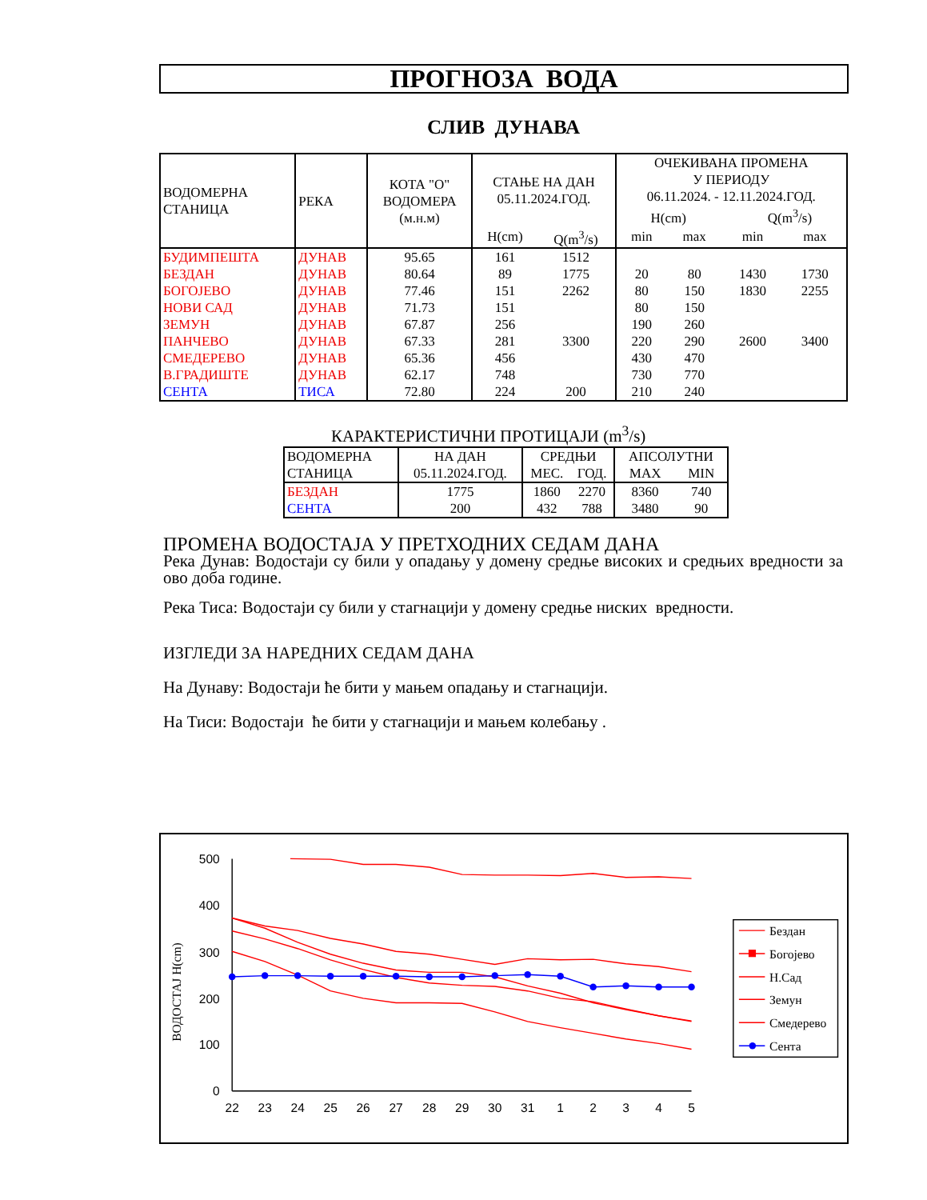ПРОГНОЗА ВОДА
СЛИВ ДУНАВА
| ВОДОМЕРНА СТАНИЦА | РЕКА | КОТА "О" ВОДОМЕРА (м.н.м) | СТАЊЕ НА ДАН 05.11.2024.ГОД. | | ОЧЕКИВАНА ПРОМЕНА У ПЕРИОДУ 06.11.2024. - 12.11.2024.ГОД. H(cm) Q(m<sup>3</sup>/s) | | | |
| --- | --- | --- | --- | --- | --- | --- | --- | --- |
| | | | H(cm) | Q(m<sup>3</sup>/s) | min | max | min | max |
| БУДИМПЕШТА | ДУНАВ | 95.65 | 161 | 1512 | | | | |
| БЕЗДАН | ДУНАВ | 80.64 | 89 | 1775 | 20 | 80 | 1430 | 1730 |
| БОГОЈЕВО | ДУНАВ | 77.46 | 151 | 2262 | 80 | 150 | 1830 | 2255 |
| НОВИ САД | ДУНАВ | 71.73 | 151 | | 80 | 150 | | |
| ЗЕМУН | ДУНАВ | 67.87 | 256 | | 190 | 260 | | |
| ПАНЧЕВО | ДУНАВ | 67.33 | 281 | 3300 | 220 | 290 | 2600 | 3400 |
| СМЕДЕРЕВО | ДУНАВ | 65.36 | 456 | | 430 | 470 | | |
| В.ГРАДИШТЕ | ДУНАВ | 62.17 | 748 | | 730 | 770 | | |
| СЕНТА | ТИСА | 72.80 | 224 | 200 | 210 | 240 | | |
КАРАКТЕРИСТИЧНИ ПРОТИЦАЈИ (m<sup>3</sup>/s)
| ВОДОМЕРНА | НА ДАН | СРЕДЊИ | | АПСОЛУТНИ | |
| --- | --- | --- | --- | --- | --- |
| СТАНИЦА | 05.11.2024.ГОД. | МЕС. | ГОД. | MAX | MIN |
| БЕЗДАН | 1775 | 1860 | 2270 | 8360 | 740 |
| СЕНТА | 200 | 432 | 788 | 3480 | 90 |
ПРОМЕНА ВОДОСТАЈА У ПРЕТХОДНИХ СЕДАМ ДАНА
Река Дунав: Водостаји су били у опадању у домену средње високих и средњих вредности за ово доба године.
Река Тиса: Водостаји су били у стагнацији у домену средње ниских вредности.
ИЗГЛЕДИ ЗА НАРЕДНИХ СЕДАМ ДАНА
На Дунаву: Водостаји ће бити у мањем опадању и стагнацији.
На Тиси: Водостаји ће бити у стагнацији и мањем колебању .
500
400
300
200
100
0
22
23
24
25
26
27
28
29
30
31
1
2
3
4
5
ВОДОСТАЈ H(cm)
Бездан
Богојево
Н.Сад
Земун
Смедерево
Сента